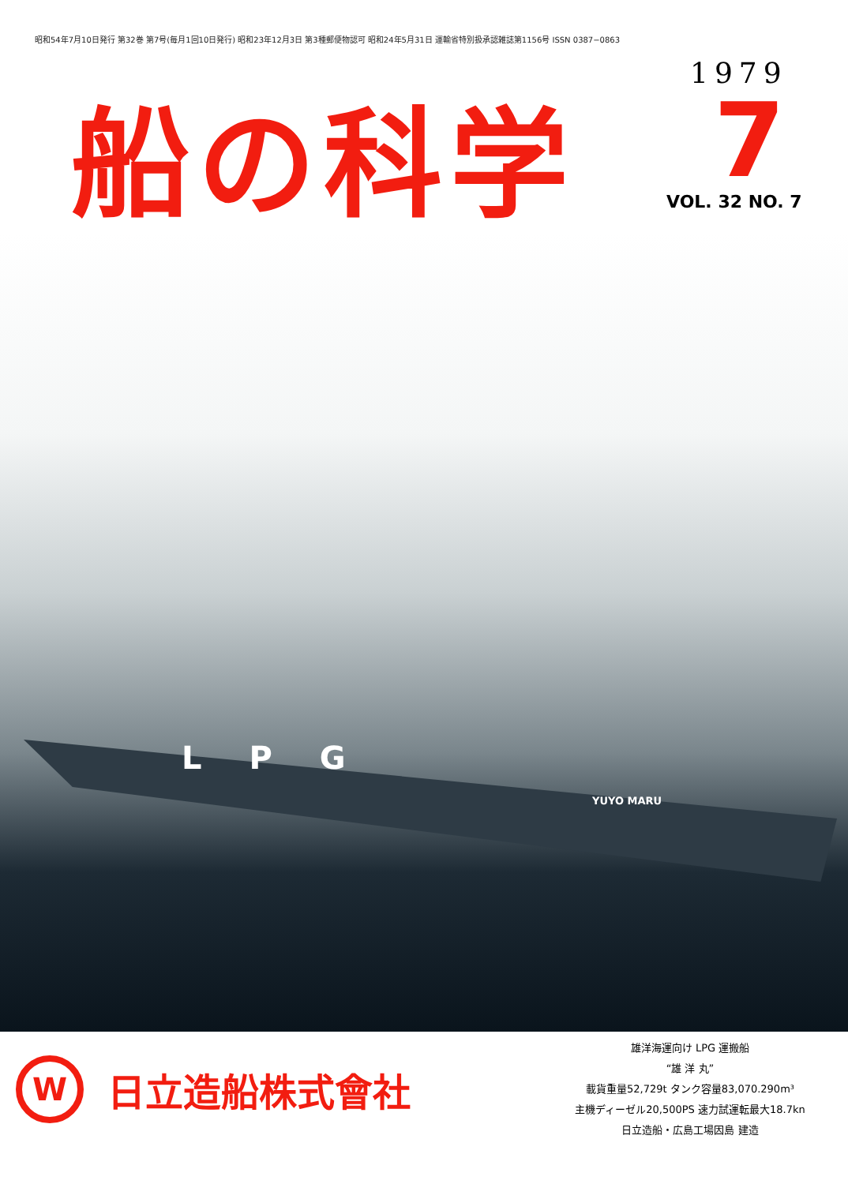昭和54年7月10日発行 第32巻 第7号(毎月1回10日発行) 昭和23年12月3日 第3種郵便物認可 昭和24年5月31日 運輸省特別扱承認雑誌第1156号 ISSN 0387−0863
船の科学
1979
7
VOL. 32 NO. 7
LPG
YUYO MARU
W
日立造船株式會社
雄洋海運向け LPG 運搬船
“雄 洋 丸”
載貨重量52,729t タンク容量83,070.290m³
主機ディーゼル20,500PS 速力試運転最大18.7kn
日立造船・広島工場因島 建造